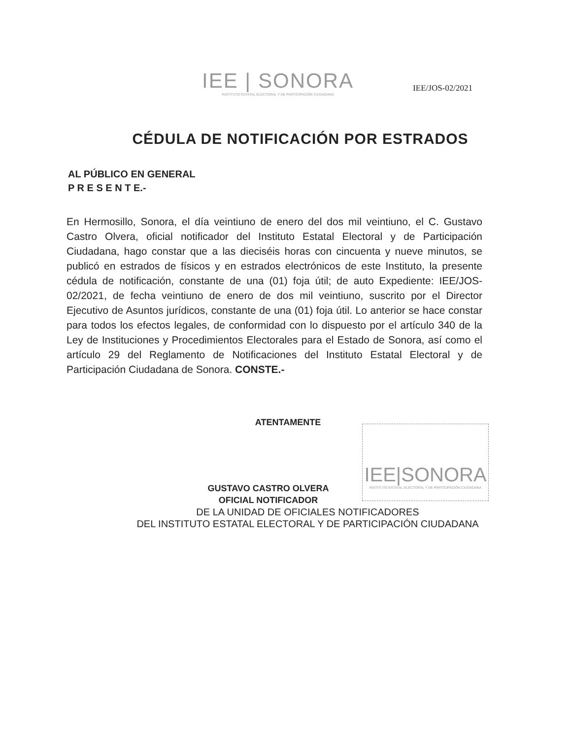IEE | SONORA
INSTITUTO ESTATAL ELECTORAL Y DE PARTICIPACIÓN CIUDADANA
IEE/JOS-02/2021
CÉDULA DE NOTIFICACIÓN POR ESTRADOS
AL PÚBLICO EN GENERAL
P R E S E N T E.-
En Hermosillo, Sonora, el día veintiuno de enero del dos mil veintiuno, el C. Gustavo Castro Olvera, oficial notificador del Instituto Estatal Electoral y de Participación Ciudadana, hago constar que a las dieciséis horas con cincuenta y nueve minutos, se publicó en estrados de físicos y en estrados electrónicos de este Instituto, la presente cédula de notificación, constante de una (01) foja útil; de auto Expediente: IEE/JOS-02/2021, de fecha veintiuno de enero de dos mil veintiuno, suscrito por el Director Ejecutivo de Asuntos jurídicos, constante de una (01) foja útil. Lo anterior se hace constar para todos los efectos legales, de conformidad con lo dispuesto por el artículo 340 de la Ley de Instituciones y Procedimientos Electorales para el Estado de Sonora, así como el artículo 29 del Reglamento de Notificaciones del Instituto Estatal Electoral y de Participación Ciudadana de Sonora. CONSTE.-
ATENTAMENTE
GUSTAVO CASTRO OLVERA
OFICIAL NOTIFICADOR
DE LA UNIDAD DE OFICIALES NOTIFICADORES
DEL INSTITUTO ESTATAL ELECTORAL Y DE PARTICIPACIÓN CIUDADANA
IEE|SONORA
INSTITUTO ESTATAL ELECTORAL Y DE PARTICIPACIÓN CIUDADANA